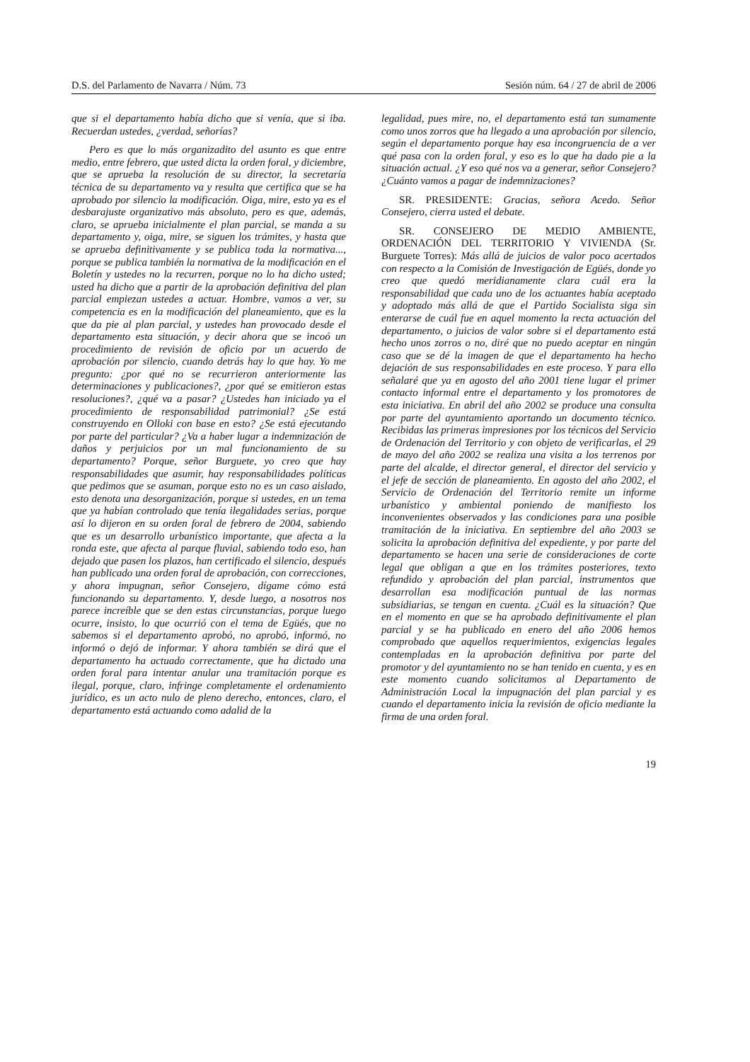D.S. del Parlamento de Navarra / Núm. 73 Sesión núm. 64 / 27 de abril de 2006
que si el departamento había dicho que si venía, que si iba. Recuerdan ustedes, ¿verdad, señorías?
Pero es que lo más organizadito del asunto es que entre medio, entre febrero, que usted dicta la orden foral, y diciembre, que se aprueba la resolución de su director, la secretaría técnica de su departamento va y resulta que certifica que se ha aprobado por silencio la modificación. Oiga, mire, esto ya es el desbarajuste organizativo más absoluto, pero es que, además, claro, se aprueba inicialmente el plan parcial, se manda a su departamento y, oiga, mire, se siguen los trámites, y hasta que se aprueba definitivamente y se publica toda la normativa..., porque se publica también la normativa de la modificación en el Boletín y ustedes no la recurren, porque no lo ha dicho usted; usted ha dicho que a partir de la aprobación definitiva del plan parcial empiezan ustedes a actuar. Hombre, vamos a ver, su competencia es en la modificación del planeamiento, que es la que da pie al plan parcial, y ustedes han provocado desde el departamento esta situación, y decir ahora que se incoó un procedimiento de revisión de oficio por un acuerdo de aprobación por silencio, cuando detrás hay lo que hay. Yo me pregunto: ¿por qué no se recurrieron anteriormente las determinaciones y publicaciones?, ¿por qué se emitieron estas resoluciones?, ¿qué va a pasar? ¿Ustedes han iniciado ya el procedimiento de responsabilidad patrimonial? ¿Se está construyendo en Olloki con base en esto? ¿Se está ejecutando por parte del particular? ¿Va a haber lugar a indemnización de daños y perjuicios por un mal funcionamiento de su departamento? Porque, señor Burguete, yo creo que hay responsabilidades que asumir, hay responsabilidades políticas que pedimos que se asuman, porque esto no es un caso aislado, esto denota una desorganización, porque si ustedes, en un tema que ya habían controlado que tenía ilegalidades serias, porque así lo dijeron en su orden foral de febrero de 2004, sabiendo que es un desarrollo urbanístico importante, que afecta a la ronda este, que afecta al parque fluvial, sabiendo todo eso, han dejado que pasen los plazos, han certificado el silencio, después han publicado una orden foral de aprobación, con correcciones, y ahora impugnan, señor Consejero, dígame cómo está funcionando su departamento. Y, desde luego, a nosotros nos parece increíble que se den estas circunstancias, porque luego ocurre, insisto, lo que ocurrió con el tema de Egüés, que no sabemos si el departamento aprobó, no aprobó, informó, no informó o dejó de informar. Y ahora también se dirá que el departamento ha actuado correctamente, que ha dictado una orden foral para intentar anular una tramitación porque es ilegal, porque, claro, infringe completamente el ordenamiento jurídico, es un acto nulo de pleno derecho, entonces, claro, el departamento está actuando como adalid de la
legalidad, pues mire, no, el departamento está tan sumamente como unos zorros que ha llegado a una aprobación por silencio, según el departamento porque hay esa incongruencia de a ver qué pasa con la orden foral, y eso es lo que ha dado pie a la situación actual. ¿Y eso qué nos va a generar, señor Consejero? ¿Cuánto vamos a pagar de indemnizaciones?
SR. PRESIDENTE: Gracias, señora Acedo. Señor Consejero, cierra usted el debate.
SR. CONSEJERO DE MEDIO AMBIENTE, ORDENACIÓN DEL TERRITORIO Y VIVIENDA (Sr. Burguete Torres): Más allá de juicios de valor poco acertados con respecto a la Comisión de Investigación de Egüés, donde yo creo que quedó meridianamente clara cuál era la responsabilidad que cada uno de los actuantes había aceptado y adoptado más allá de que el Partido Socialista siga sin enterarse de cuál fue en aquel momento la recta actuación del departamento, o juicios de valor sobre si el departamento está hecho unos zorros o no, diré que no puedo aceptar en ningún caso que se dé la imagen de que el departamento ha hecho dejación de sus responsabilidades en este proceso. Y para ello señalaré que ya en agosto del año 2001 tiene lugar el primer contacto informal entre el departamento y los promotores de esta iniciativa. En abril del año 2002 se produce una consulta por parte del ayuntamiento aportando un documento técnico. Recibidas las primeras impresiones por los técnicos del Servicio de Ordenación del Territorio y con objeto de verificarlas, el 29 de mayo del año 2002 se realiza una visita a los terrenos por parte del alcalde, el director general, el director del servicio y el jefe de sección de planeamiento. En agosto del año 2002, el Servicio de Ordenación del Territorio remite un informe urbanístico y ambiental poniendo de manifiesto los inconvenientes observados y las condiciones para una posible tramitación de la iniciativa. En septiembre del año 2003 se solicita la aprobación definitiva del expediente, y por parte del departamento se hacen una serie de consideraciones de corte legal que obligan a que en los trámites posteriores, texto refundido y aprobación del plan parcial, instrumentos que desarrollan esa modificación puntual de las normas subsidiarias, se tengan en cuenta. ¿Cuál es la situación? Que en el momento en que se ha aprobado definitivamente el plan parcial y se ha publicado en enero del año 2006 hemos comprobado que aquellos requerimientos, exigencias legales contempladas en la aprobación definitiva por parte del promotor y del ayuntamiento no se han tenido en cuenta, y es en este momento cuando solicitamos al Departamento de Administración Local la impugnación del plan parcial y es cuando el departamento inicia la revisión de oficio mediante la firma de una orden foral.
19